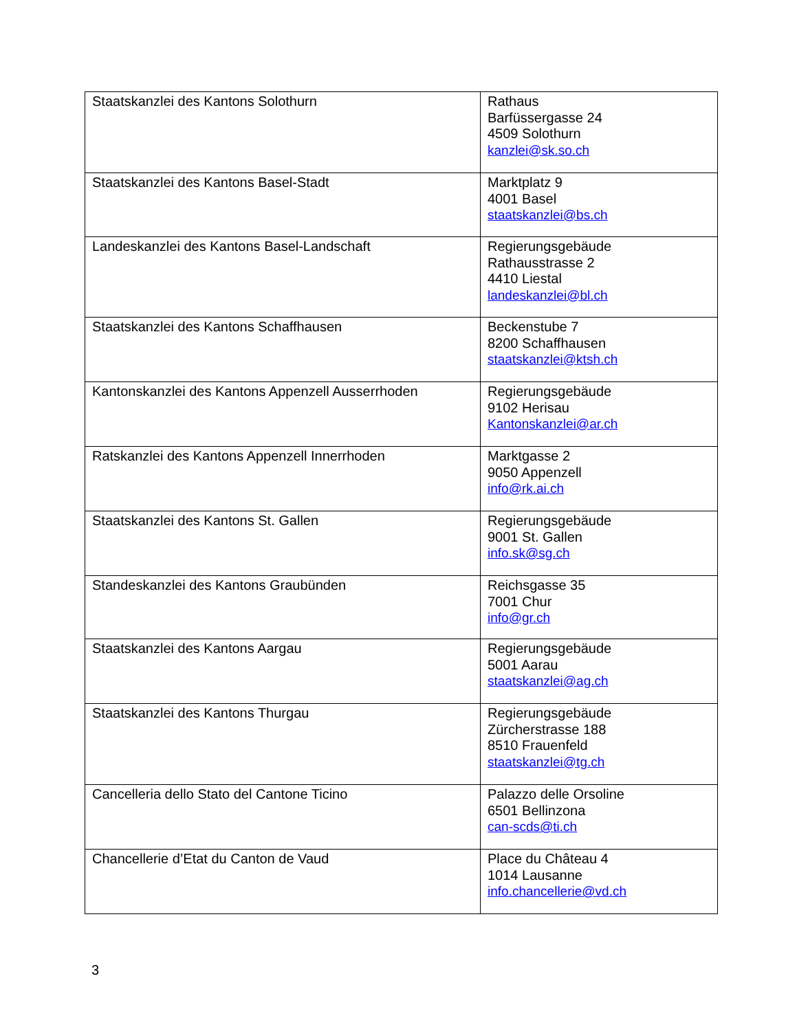| Staatskanzlei des Kantons Solothurn | Rathaus Barfüssergasse 24 4509 Solothurn kanzlei@sk.so.ch |
| Staatskanzlei des Kantons Basel-Stadt | Marktplatz 9 4001 Basel staatskanzlei@bs.ch |
| Landeskanzlei des Kantons Basel-Landschaft | Regierungsgebäude Rathausstrasse 2 4410 Liestal landeskanzlei@bl.ch |
| Staatskanzlei des Kantons Schaffhausen | Beckenstube 7 8200 Schaffhausen staatskanzlei@ktsh.ch |
| Kantonskanzlei des Kantons Appenzell Ausserrhoden | Regierungsgebäude 9102 Herisau Kantonskanzlei@ar.ch |
| Ratskanzlei des Kantons Appenzell Innerrhoden | Marktgasse 2 9050 Appenzell info@rk.ai.ch |
| Staatskanzlei des Kantons St. Gallen | Regierungsgebäude 9001 St. Gallen info.sk@sg.ch |
| Standeskanzlei des Kantons Graubünden | Reichsgasse 35 7001 Chur info@gr.ch |
| Staatskanzlei des Kantons Aargau | Regierungsgebäude 5001 Aarau staatskanzlei@ag.ch |
| Staatskanzlei des Kantons Thurgau | Regierungsgebäude Zürcherstrasse 188 8510 Frauenfeld staatskanzlei@tg.ch |
| Cancelleria dello Stato del Cantone Ticino | Palazzo delle Orsoline 6501 Bellinzona can-scds@ti.ch |
| Chancellerie d’Etat du Canton de Vaud | Place du Château 4 1014 Lausanne info.chancellerie@vd.ch |
3